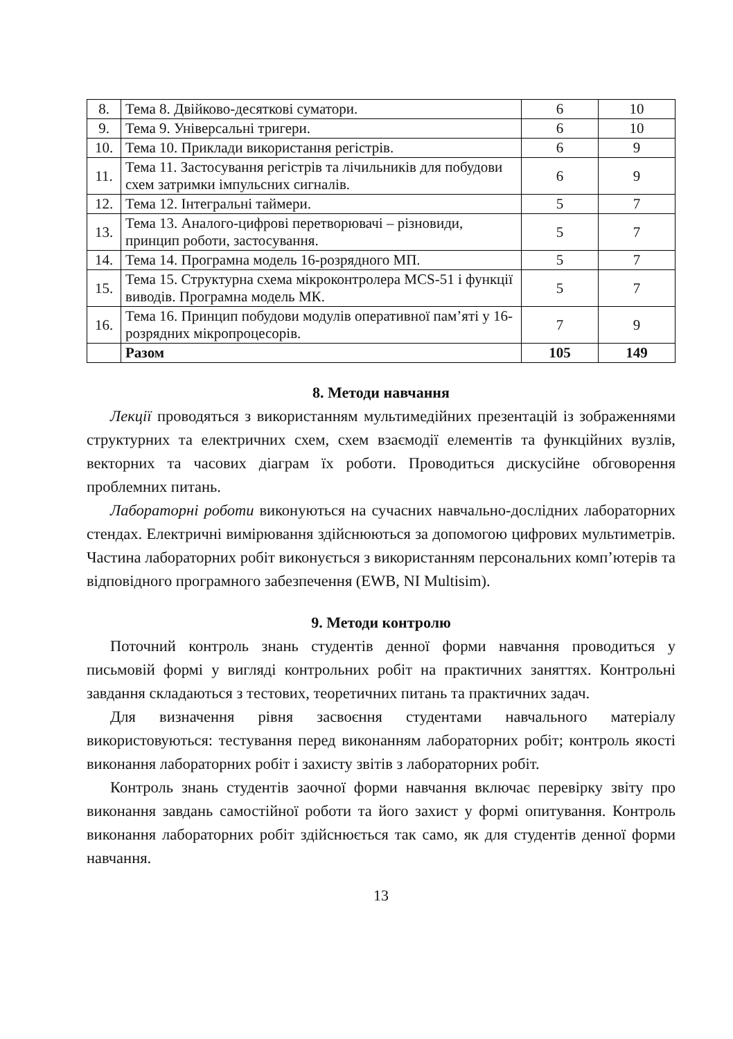| 8. | Тема 8. Двійково-десяткові суматори. | 6 | 10 |
| 9. | Тема 9. Універсальні тригери. | 6 | 10 |
| 10. | Тема 10. Приклади використання регістрів. | 6 | 9 |
| 11. | Тема 11. Застосування регістрів та лічильників для побудови схем затримки імпульсних сигналів. | 6 | 9 |
| 12. | Тема 12. Інтегральні таймери. | 5 | 7 |
| 13. | Тема 13. Аналого-цифрові перетворювачі – різновиди, принцип роботи, застосування. | 5 | 7 |
| 14. | Тема 14. Програмна модель 16-розрядного МП. | 5 | 7 |
| 15. | Тема 15. Структурна схема мікроконтролера MCS-51 і функції виводів. Програмна модель МК. | 5 | 7 |
| 16. | Тема 16. Принцип побудови модулів оперативної пам’яті у 16-розрядних мікропроцесорів. | 7 | 9 |
| | Разом | 105 | 149 |
8. Методи навчання
Лекції проводяться з використанням мультимедійних презентацій із зображеннями структурних та електричних схем, схем взаємодії елементів та функційних вузлів, векторних та часових діаграм їх роботи. Проводиться дискусійне обговорення проблемних питань.
Лабораторні роботи виконуються на сучасних навчально-дослідних лабораторних стендах. Електричні вимірювання здійснюються за допомогою цифрових мультиметрів. Частина лабораторних робіт виконується з використанням персональних комп’ютерів та відповідного програмного забезпечення (EWB, NI Multisim).
9. Методи контролю
Поточний контроль знань студентів денної форми навчання проводиться у письмовій формі у вигляді контрольних робіт на практичних заняттях. Контрольні завдання складаються з тестових, теоретичних питань та практичних задач.
Для визначення рівня засвоєння студентами навчального матеріалу використовуються: тестування перед виконанням лабораторних робіт; контроль якості виконання лабораторних робіт і захисту звітів з лабораторних робіт.
Контроль знань студентів заочної форми навчання включає перевірку звіту про виконання завдань самостійної роботи та його захист у формі опитування. Контроль виконання лабораторних робіт здійснюється так само, як для студентів денної форми навчання.
13